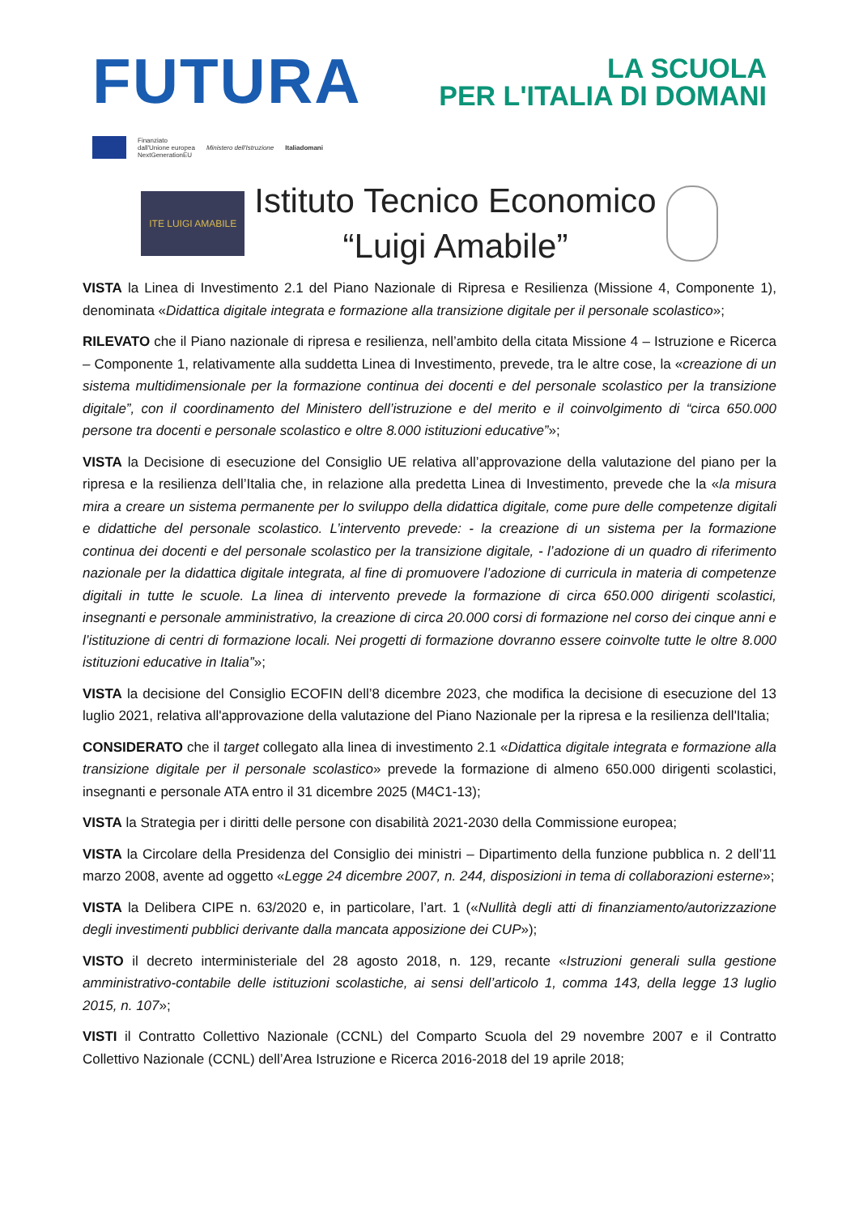FUTURA
LA SCUOLA
PER L'ITALIA DI DOMANI
Finanziato
dall'Unione europea
NextGenerationEU
Ministero dell'Istruzione Italiadomani
ITE LUIGI AMABILE
Istituto Tecnico Economico
“Luigi Amabile”
VISTA la Linea di Investimento 2.1 del Piano Nazionale di Ripresa e Resilienza (Missione 4, Componente 1), denominata «Didattica digitale integrata e formazione alla transizione digitale per il personale scolastico»;
RILEVATO che il Piano nazionale di ripresa e resilienza, nell’ambito della citata Missione 4 – Istruzione e Ricerca – Componente 1, relativamente alla suddetta Linea di Investimento, prevede, tra le altre cose, la «creazione di un sistema multidimensionale per la formazione continua dei docenti e del personale scolastico per la transizione digitale”, con il coordinamento del Ministero dell’istruzione e del merito e il coinvolgimento di “circa 650.000 persone tra docenti e personale scolastico e oltre 8.000 istituzioni educative”»;
VISTA la Decisione di esecuzione del Consiglio UE relativa all’approvazione della valutazione del piano per la ripresa e la resilienza dell’Italia che, in relazione alla predetta Linea di Investimento, prevede che la «la misura mira a creare un sistema permanente per lo sviluppo della didattica digitale, come pure delle competenze digitali e didattiche del personale scolastico. L’intervento prevede: - la creazione di un sistema per la formazione continua dei docenti e del personale scolastico per la transizione digitale, - l’adozione di un quadro di riferimento nazionale per la didattica digitale integrata, al fine di promuovere l’adozione di curricula in materia di competenze digitali in tutte le scuole. La linea di intervento prevede la formazione di circa 650.000 dirigenti scolastici, insegnanti e personale amministrativo, la creazione di circa 20.000 corsi di formazione nel corso dei cinque anni e l’istituzione di centri di formazione locali. Nei progetti di formazione dovranno essere coinvolte tutte le oltre 8.000 istituzioni educative in Italia”»;
VISTA la decisione del Consiglio ECOFIN dell’8 dicembre 2023, che modifica la decisione di esecuzione del 13 luglio 2021, relativa all'approvazione della valutazione del Piano Nazionale per la ripresa e la resilienza dell'Italia;
CONSIDERATO che il target collegato alla linea di investimento 2.1 «Didattica digitale integrata e formazione alla transizione digitale per il personale scolastico» prevede la formazione di almeno 650.000 dirigenti scolastici, insegnanti e personale ATA entro il 31 dicembre 2025 (M4C1-13);
VISTA la Strategia per i diritti delle persone con disabilità 2021-2030 della Commissione europea;
VISTA la Circolare della Presidenza del Consiglio dei ministri – Dipartimento della funzione pubblica n. 2 dell’11 marzo 2008, avente ad oggetto «Legge 24 dicembre 2007, n. 244, disposizioni in tema di collaborazioni esterne»;
VISTA la Delibera CIPE n. 63/2020 e, in particolare, l’art. 1 («Nullità degli atti di finanziamento/autorizzazione degli investimenti pubblici derivante dalla mancata apposizione dei CUP»);
VISTO il decreto interministeriale del 28 agosto 2018, n. 129, recante «Istruzioni generali sulla gestione amministrativo-contabile delle istituzioni scolastiche, ai sensi dell’articolo 1, comma 143, della legge 13 luglio 2015, n. 107»;
VISTI il Contratto Collettivo Nazionale (CCNL) del Comparto Scuola del 29 novembre 2007 e il Contratto Collettivo Nazionale (CCNL) dell’Area Istruzione e Ricerca 2016-2018 del 19 aprile 2018;